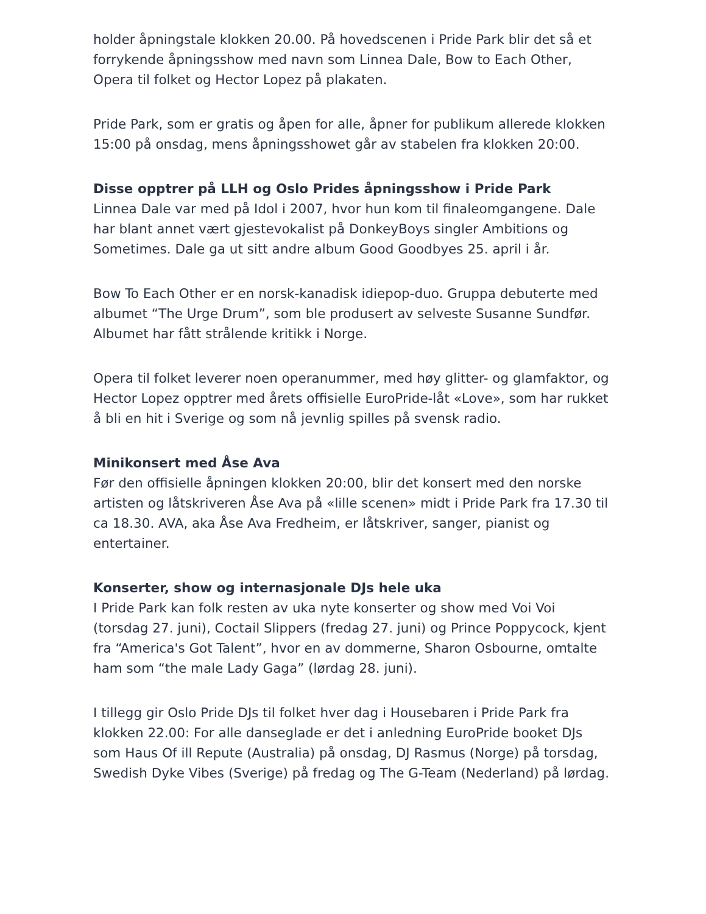holder åpningstale klokken 20.00. På hovedscenen i Pride Park blir det så et forrykende åpningsshow med navn som Linnea Dale, Bow to Each Other, Opera til folket og Hector Lopez på plakaten.
Pride Park, som er gratis og åpen for alle, åpner for publikum allerede klokken 15:00 på onsdag, mens åpningsshowet går av stabelen fra klokken 20:00.
Disse opptrer på LLH og Oslo Prides åpningsshow i Pride Park
Linnea Dale var med på Idol i 2007, hvor hun kom til finaleomgangene. Dale har blant annet vært gjestevokalist på DonkeyBoys singler Ambitions og Sometimes. Dale ga ut sitt andre album Good Goodbyes 25. april i år.
Bow To Each Other er en norsk-kanadisk idiepop-duo. Gruppa debuterte med albumet “The Urge Drum”, som ble produsert av selveste Susanne Sundfør. Albumet har fått strålende kritikk i Norge.
Opera til folket leverer noen operanummer, med høy glitter- og glamfaktor, og Hector Lopez opptrer med årets offisielle EuroPride-låt «Love», som har rukket å bli en hit i Sverige og som nå jevnlig spilles på svensk radio.
Minikonsert med Åse Ava
Før den offisielle åpningen klokken 20:00, blir det konsert med den norske artisten og låtskriveren Åse Ava på «lille scenen» midt i Pride Park fra 17.30 til ca 18.30. AVA, aka Åse Ava Fredheim, er låtskriver, sanger, pianist og entertainer.
Konserter, show og internasjonale DJs hele uka
I Pride Park kan folk resten av uka nyte konserter og show med Voi Voi (torsdag 27. juni), Coctail Slippers (fredag 27. juni) og Prince Poppycock, kjent fra “America's Got Talent”, hvor en av dommerne, Sharon Osbourne, omtalte ham som “the male Lady Gaga” (lørdag 28. juni).
I tillegg gir Oslo Pride DJs til folket hver dag i Housebaren i Pride Park fra klokken 22.00: For alle danseglade er det i anledning EuroPride booket DJs som Haus Of ill Repute (Australia) på onsdag, DJ Rasmus (Norge) på torsdag, Swedish Dyke Vibes (Sverige) på fredag og The G-Team (Nederland) på lørdag.